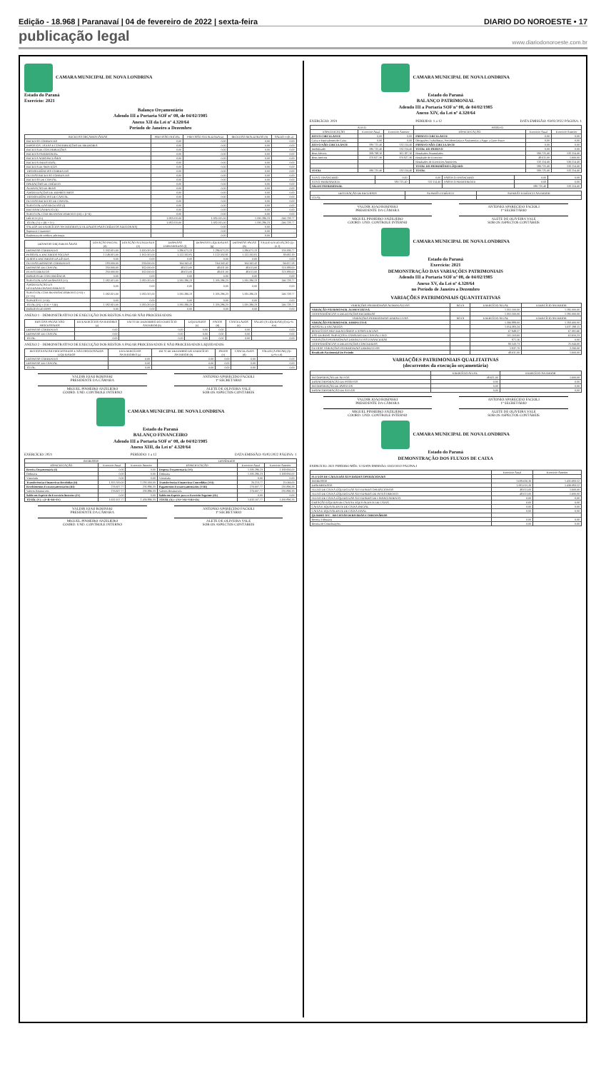Edição - 18.968 | Paranavaí | 04 de fevereiro de 2022 | sexta-feira DIARIO DO NOROESTE • 17
publicação legal
www.diariodonoroeste.com.br
CAMARA MUNICIPAL DE NOVA LONDRINA
Estado do Paraná
Exercício: 2021
Balanço Orçamentário
Adendo III a Portaria SOF nº 08, de 04/02/1985
Anexo XII da Lei nº 4.320/64
Período de Janeiro a Dezembro
| RECEITAS ORÇAMENTÁRIAS | PREVISÃO INICIAL | PREVISÃO ATUALIZADA (a) | RECEITAS REALIZADAS (b) | SALDO c=(b-a) |
| --- | --- | --- | --- | --- |
| RECEITAS CORRENTES | 0,00 | 0,00 | 0,00 | 0,00 |
| IMPOSTOS, TAXAS E CONTRIBUIÇÕES DE MELHORIA | 0,00 | 0,00 | 0,00 | 0,00 |
| RECEITA DE CONTRIBUIÇÕES | 0,00 | 0,00 | 0,00 | 0,00 |
| RECEITA PATRIMONIAL | 0,00 | 0,00 | 0,00 | 0,00 |
| RECEITA AGROPECUÁRIA | 0,00 | 0,00 | 0,00 | 0,00 |
| RECEITA INDUSTRIAL | 0,00 | 0,00 | 0,00 | 0,00 |
| RECEITA DE SERVIÇOS | 0,00 | 0,00 | 0,00 | 0,00 |
| TRANSFERÊNCIAS CORRENTES | 0,00 | 0,00 | 0,00 | 0,00 |
| OUTRAS RECEITAS CORRENTES | 0,00 | 0,00 | 0,00 | 0,00 |
| RECEITAS DE CAPITAL | 0,00 | 0,00 | 0,00 | 0,00 |
| OPERAÇÕES DE CRÉDITO | 0,00 | 0,00 | 0,00 | 0,00 |
| ALIENAÇÃO DE BENS | 0,00 | 0,00 | 0,00 | 0,00 |
| AMORTIZAÇÕES DE EMPRÉSTIMOS | 0,00 | 0,00 | 0,00 | 0,00 |
| TRANSFERÊNCIAS DE CAPITAL | 0,00 | 0,00 | 0,00 | 0,00 |
| OUTRAS RECEITAS DE CAPITAL | 0,00 | 0,00 | 0,00 | 0,00 |
| SUBTOTAL DAS RECEITAS (I) | 0,00 | 0,00 | 0,00 | 0,00 |
| REFINANCIAMENTO (II) | 0,00 | 0,00 | 0,00 | 0,00 |
| SUBTOTAL COM REFINANCIAMENTO (III) = (I+II) | 0,00 | 0,00 | 0,00 | 0,00 |
| DÉFICIT (IV) | 1.582.015,00 | 1.582.015,00 | 1.335.286,23 | -246.728,77 |
| TOTAL (V) = (III + IV) | 1.582.015,00 | 1.582.015,00 | 1.335.286,23 | -246.728,77 |
| SALDOS DE EXERCÍCIOS ANTERIORES (UTILIZADOS PARA CRÉDITOS ADICIONAIS) | - | 0,00 | 0,00 | - |
| Superávit Financeiro | - | 0,00 | 0,00 | - |
| Reabertura de créditos adicionais | - | 0,00 | 0,00 | - |
| DESPESAS ORÇAMENTÁRIAS | DOTAÇÃO INICIAL (d) | DOTAÇÃO ATUALIZADA (e) | DESPESAS EMPENHADAS (f) | DESPESAS LIQUIDADAS (g) | DESPESAS PAGAS (h) | SALDO DA DOTAÇÃO (i)=(e-f) |
| --- | --- | --- | --- | --- | --- | --- |
| DESPESAS CORRENTES | 1.332.015,00 | 1.420.015,00 | 1.286.675,23 | 1.286.675,23 | 1.286.675,23 | 133.339,77 |
| PESSOAL E ENCARGOS SOCIAIS | 1.149.015,00 | 1.161.015,00 | 1.122.332,81 | 1.122.332,81 | 1.122.332,81 | 38.682,19 |
| JUROS E ENCARGOS DA DÍVIDA | 0,00 | 0,00 | 0,00 | 0,00 | 0,00 | 0,00 |
| OUTRAS DESPESAS CORRENTES | 183.000,00 | 259.000,00 | 164.342,42 | 164.342,42 | 164.342,42 | 94.657,58 |
| DESPESAS DE CAPITAL | 250.000,00 | 162.000,00 | 48.611,00 | 48.611,00 | 48.611,00 | 113.389,00 |
| INVESTIMENTOS | 250.000,00 | 162.000,00 | 48.611,00 | 48.611,00 | 48.611,00 | 113.389,00 |
| RESERVA DE CONTINGÊNCIA | 0,00 | 0,00 | 0,00 | 0,00 | 0,00 | 0,00 |
| SUBTOTAL DAS DESPESAS (VI) | 1.582.015,00 | 1.582.015,00 | 1.335.286,23 | 1.335.286,23 | 1.335.286,23 | 246.728,77 |
| AMORTIZAÇÃO DA DÍVIDA/REFINANCIAMENTO | 0,00 | 0,00 | 0,00 | 0,00 | 0,00 | 0,00 |
| SUBTOTAL COM REFINANCIAMENTO (VII) = (V+VI) | 1.582.015,00 | 1.582.015,00 | 1.335.286,23 | 1.335.286,23 | 1.335.286,23 | 246.728,77 |
| SUPERÁVIT (VIII) | 0,00 | 0,00 | 0,00 | 0,00 | 0,00 | 0,00 |
| TOTAL (IX) = (VII + VIII) | 1.582.015,00 | 1.582.015,00 | 1.335.286,23 | 1.335.286,23 | 1.335.286,23 | 246.728,77 |
| RESERVA DO RPPS | 0,00 | 0,00 | 0,00 | 0,00 | 0,00 | 0,00 |
ANEXO 1 - DEMONSTRATIVO DE EXECUÇÃO DOS RESTOS A PAGAR NÃO PROCESSADOS:
| RESTOSA PAGAR NÃO PROCESSADOS | EM EXERCÍCIOS ANTERIORES (a) | EM 31 DE DEZEMBRO DO EXERCÍCIO ANTERIOR (b) | LIQUIDADOS (c) | PAGOS (d) | CANCELADOS (e) | SALDO (A LIQUIDAR) (f)=(a+b-d-e) |
| --- | --- | --- | --- | --- | --- | --- |
| DESPESAS CORRENTES | 0,00 | 0,00 | 0,00 | 0,00 | 0,00 | 0,00 |
| DESPESAS DE CAPITAL | 0,00 | 0,00 | 0,00 | 0,00 | 0,00 | 0,00 |
| TOTAL | 0,00 | 0,00 | 0,00 | 0,00 | 0,00 | 0,00 |
ANEXO 2 - DEMONSTRATIVO DE EXECUÇÃO DOS RESTOS A PAGAR PROCESSADOS E NÃO PROCESSADOS LIQUIDADOS:
| RESTOSA PAGAR PROCESSADOS E NÃO PROCESSADOS LIQUIDADOS | EM EXERCÍCIOS ANTERIORES (a) | EM 31 DE DEZEMBRO DO EXERCÍCIO ANTERIOR (b) | PAGOS (c) | CANCELADOS (d) | SALDO (A PAGAR) (f)=(a+b-c-d) |
| --- | --- | --- | --- | --- | --- |
| DESPESAS CORRENTES | 0,00 | 0,00 | 0,00 | 0,00 | 0,00 |
| DESPESAS DE CAPITAL | 0,00 | 0,00 | 0,00 | 0,00 | 0,00 |
| TOTAL | 0,00 | 0,00 | 0,00 | 0,00 | 0,00 |
VALDIR JOAO ROSINSKI
PRESIDENTE DA CÂMARA
ANTONIO APARECIDO FACIOLI
1º SECRETÁRIO
MIGUEL PINHEIRO ANZILIERO
COORD. UND. CONTROLE INTERNO
ALETE DE OLIVEIRA VALE
SOB OS ASPECTOS CONTÁBEIS
CAMARA MUNICIPAL DE NOVA LONDRINA
Estado do Paraná
BALANÇO FINANCEIRO
Adendo III a Portaria SOF nº 08, de 04/02/1985
Anexo XIII, da Lei nº 4.320/64
EXERCÍCIO: 2021 PERÍODO: 1 a 12 DATA EMISSÃO: 03/02/2022 PÁGINA: 1
| INGRESSOS | | | DISPÊNDIOS | | |
| --- | --- | --- | --- | --- | --- |
| ESPECIFICAÇÃO | Exercício Atual | Exercício Anterior | ESPECIFICAÇÃO | Exercício Atual | Exercício Anterior |
| Receita Orçamentária (I) | 0,00 | 0,00 | Despesa Orçamentária (VI) | 1.335.286,23 | 1.169.956,00 |
| Ordinária | 0,00 | 0,00 | Ordinária | 1.335.286,23 | 1.169.956,00 |
| Vinculada | 0,00 | 0,00 | Vinculada | 0,00 | 0,00 |
| Transferências Financeiras Recebidas (II) | 1.355.500,00 | 1.195.000,00 | Transferências Financeiras Concedidas (VII) | 20.213,77 | 25.044,00 |
| Recebimentos Extraorçamentários (III) | 276.607,77 | 235.896,33 | Pagamentos Extraorçamentários (VIII) | 276.607,77 | 235.896,33 |
| Valores Restituíveis | 276.607,77 | 235.896,33 | Valores Restituíveis | 276.607,77 | 235.896,33 |
| Saldo em Espécie do Exercício Anterior (IV) | 0,00 | 0,00 | Saldo em Espécie para o Exercício Seguinte (IX) | 0,00 | 0,00 |
| TOTAL (V) = (I+II+III+IV) | 1.632.107,77 | 1.430.896,33 | TOTAL (X) = (VI+VII+VIII+IX) | 1.632.107,77 | 1.430.896,33 |
VALDIR JOAO ROSINSKI
PRESIDENTE DA CÂMARA
ANTONIO APARECIDO FACIOLI
1º SECRETÁRIO
MIGUEL PINHEIRO ANZILIERO
COORD. UND. CONTROLE INTERNO
ALETE DE OLIVEIRA VALE
SOB OS ASPECTOS CONTÁBEIS
CAMARA MUNICIPAL DE NOVA LONDRINA
Estado do Paraná
BALANÇO PATRIMONIAL
Adendo III a Portaria SOF nº 08, de 04/02/1985
Anexo XIV, da Lei nº 4.320/64
EXERCÍCIO: 2021 PERÍODO: 1 a 12 DATA EMISSÃO: 03/02/2022 PÁGINA: 1
| ATIVO | | | PASSIVO | | |
| --- | --- | --- | --- | --- | --- |
| ESPECIFICAÇÃO | Exercício Atual | Exercício Anterior | ESPECIFICAÇÃO | Exercício Atual | Exercício Anterior |
| ATIVO CIRCULANTE | 0,00 | 0,00 | PASSIVO CIRCULANTE | 0,00 | 0,00 |
| Caixa e Equivalentes de Caixa | 0,00 | 0,00 | Obrigações Trabalhistas, Previdenciárias e Assistencias a Pagar a Curto Prazo | 0,00 | 0,00 |
| ATIVO NÃO-CIRCULANTE | 580.725,40 | 532.114,40 | PASSIVO NÃO-CIRCULANTE | 0,00 | 0,00 |
| Imobilizado | 580.725,40 | 532.114,40 | TOTAL DO PASSIVO | 0,00 | 0,00 |
| Bens Móveis | 209.798,10 | 161.187,10 | Resultados Acumulados | 580.725,40 | 532.114,40 |
| Bens Imóveis | 370.927,30 | 370.927,30 | Resultado do Exercício | 48.611,00 | 1.600,00 |
| | | | Resultados de Exercícios Anteriores | 532.114,40 | 530.514,40 |
| | | | TOTAL DO PATRIMÔNIO LÍQUIDO | 580.725,40 | 532.114,40 |
| TOTAL | 580.725,40 | 532.114,40 | TOTAL | 580.725,40 | 532.114,40 |
| ATIVO FINANCEIRO | 0,00 | 0,00 | PASSIVO FINANCEIRO | 0,00 | 0,00 |
| ATIVO PERMANENTE | 580.725,40 | 532.114,40 | PASSIVO PERMANENTE | 0,00 | 0,00 |
| SALDO PATRIMONIAL | | | | 580.725,40 | 532.114,40 |
| DESTINAÇÃO DE RECURSOS | SUPERÁVIT/DÉFICIT | SUPERÁVIT/DÉFICIT ANTERIOR |
| --- | --- | --- |
| TOTAL | | |
VALDIR JOAO ROSINSKI
PRESIDENTE DA CÂMARA
ANTONIO APARECIDO FACIOLI
1º SECRETÁRIO
MIGUEL PINHEIRO ANZILIERO
COORD. UND. CONTROLE INTERNO
ALETE DE OLIVEIRA VALE
SOB OS ASPECTOS CONTÁBEIS
CAMARA MUNICIPAL DE NOVA LONDRINA
Estado do Paraná
Exercício: 2021
DEMONSTRAÇÃO DAS VARIAÇÕES PATRIMONIAIS
Adendo III a Portaria SOF nº 08, de 04/02/1985
Anexo XV, da Lei nº 4.320/64
no Período de Janeiro a Dezembro
VARIAÇÕES PATRIMONIAIS QUANTITATIVAS
| VARIAÇÕES PATRIMONIAIS AUMENTATIVAS | NOTA | EXERCÍCIO ATUAL | EXERCÍCIO ANTERIOR |
| --- | --- | --- | --- |
| VARIAÇÃO PATRIMONIAL AUMENTATIVA | | 1.355.500,00 | 1.195.000,00 |
| TRANSFERÊNCIAS E DELEGAÇÕES RECEBIDAS | | 1.355.500,00 | 1.195.000,00 |
| VARIAÇÕES PATRIMONIAIS DIMINUTIVAS | NOTA | EXERCÍCIO ATUAL | EXERCÍCIO ANTERIOR |
| VARIAÇÃO PATRIMONIAL DIMINUTIVA | | 1.306.889,00 | 1.193.400,00 |
| PESSOAL E ENCARGOS | | 1.054.383,24 | 1.037.198,11 |
| BENEFÍCIOS PREVIDENCIÁRIOS E ASSISTENCIAIS | | 67.949,57 | 67.301,66 |
| USO DE BENS, SERVIÇOS E CONSUMO DE CAPITAL FIXO | | 101.103,60 | 61.650,23 |
| VARIAÇÕES PATRIMONIAIS DIMINUTIVAS FINANCEIRAS | | 971,16 | 0,00 |
| TRANSFERÊNCIAS E DELEGAÇÕES CONCEDIDAS | | 80.543,73 | 25.044,00 |
| OUTRAS VARIAÇÕES PATRIMONIAIS DIMINUTIVAS | | 1.937,70 | 2.206,00 |
| Resultado Patrimonial Do Período | | 48.611,00 | 1.600,00 |
VARIAÇÕES PATRIMONIAIS QUALITATIVAS
(decorrentes da execução orçamentária)
| | EXERCÍCIO ATUAL | EXERCÍCIO ANTERIOR |
| --- | --- | --- |
| INCORPORAÇÃO DE ATIVOS | 48.611,00 | 1.600,00 |
| DESINCORPORAÇÃO DE PASSIVOS | 0,00 | 0,00 |
| INCORPORAÇÃO DE PASSIVOS | 0,00 | 0,00 |
| DESINCORPORAÇÃO DE ATIVOS | 0,00 | 0,00 |
VALDIR JOAO ROSINSKI
PRESIDENTE DA CÂMARA
ANTONIO APARECIDO FACIOLI
1º SECRETÁRIO
MIGUEL PINHEIRO ANZILIERO
COORD. UND. CONTROLE INTERNO
ALETE DE OLIVEIRA VALE
SOB OS ASPECTOS CONTÁBEIS
CAMARA MUNICIPAL DE NOVA LONDRINA
Estado do Paraná
DEMONSTRAÇÃO DOS FLUXOS DE CAIXA
EXERCÍCIO: 2021 PERÍODO MÊS: 12 DATA EMISSÃO: 03/02/2022 PÁGINA:1
| | Exercício Atual | Exercício Anterior |
| --- | --- | --- |
| FLUXOS DE CAIXA DAS ATIVIDADES OPERACIONAIS | | |
| INGRESSOS | 1.639.626,26 | 1.431.693,52 |
| DESEMBOLSOS | 1.591.015,26 | 1.430.093,52 |
| FLUXO DE CAIXA LÍQUIDO DAS ATIVIDADES OPERACIONAIS | 48.611,00 | 1.600,00 |
| FLUXO DE CAIXA LÍQUIDO DAS ATIVIDADES DE INVESTIMENTO | -48.611,00 | -1.600,00 |
| FLUXO DE CAIXA LÍQUIDO DAS ATIVIDADES DE FINANCIAMENTO | 0,00 | 0,00 |
| GERAÇÃO LÍQUIDA DE CAIXA E EQUIVALENTE DE CAIXA | 0,00 | 0,00 |
| CAIXA E EQUIVALENTE DE CAIXA INICIAL | 0,00 | 0,00 |
| CAIXA E EQUIVALENTE DE CAIXA FINAL | 0,00 | 0,00 |
| QUADRO 1FC - RECEITAS DERIVADAS E ORIGINÁRIAS | | |
| Receita Tributária | 0,00 | 0,00 |
| Receita de Contribuições | 0,00 | 0,00 |